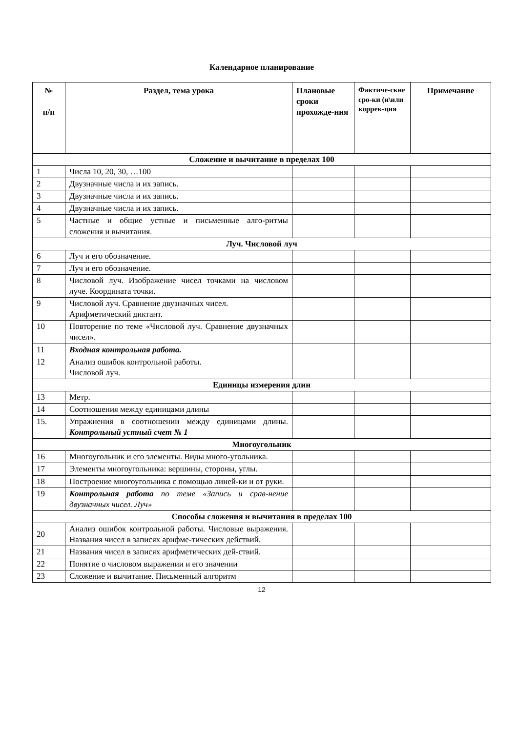Календарное планирование
| № п/п | Раздел, тема урока | Плановые сроки прохожде-ния | Фактиче-ские сро-ки (и\или коррек-ция | Примечание |
| --- | --- | --- | --- | --- |
| Сложение и вычитание в пределах 100 | | | | |
| 1 | Числа 10, 20, 30, …100 | | | |
| 2 | Двузначные числа и их запись. | | | |
| 3 | Двузначные числа и их запись. | | | |
| 4 | Двузначные числа и их запись. | | | |
| 5 | Частные и общие устные и письменные алго-ритмы сложения и вычитания. | | | |
| Луч. Числовой луч | | | | |
| 6 | Луч и его обозначение. | | | |
| 7 | Луч и его обозначение. | | | |
| 8 | Числовой луч. Изображение чисел точками на числовом луче. Координата точки. | | | |
| 9 | Числовой луч. Сравнение двузначных чисел. Арифметический диктант. | | | |
| 10 | Повторение по теме «Числовой луч. Сравнение двузначных чисел». | | | |
| 11 | Входная контрольная работа. | | | |
| 12 | Анализ ошибок контрольной работы. Числовой луч. | | | |
| Единицы измерения длин | | | | |
| 13 | Метр. | | | |
| 14 | Соотношения между единицами длины | | | |
| 15. | Упражнения в соотношении между единицами длины. Контрольный устный счет № 1 | | | |
| Многоугольник | | | | |
| 16 | Многоугольник и его элементы. Виды много-угольника. | | | |
| 17 | Элементы многоугольника: вершины, стороны, углы. | | | |
| 18 | Построение многоугольника с помощью линей-ки и от руки. | | | |
| 19 | Контрольная работа по теме «Запись и срав-нение двузначных чисел. Луч» | | | |
| Способы сложения и вычитания в пределах 100 | | | | |
| 20 | Анализ ошибок контрольной работы. Числовые выражения. Названия чисел в записях арифме-тических действий. | | | |
| 21 | Названия чисел в записях арифметических дей-ствий. | | | |
| 22 | Понятие о числовом выражении и его значении | | | |
| 23 | Сложение и вычитание. Письменный алгоритм | | | |
12